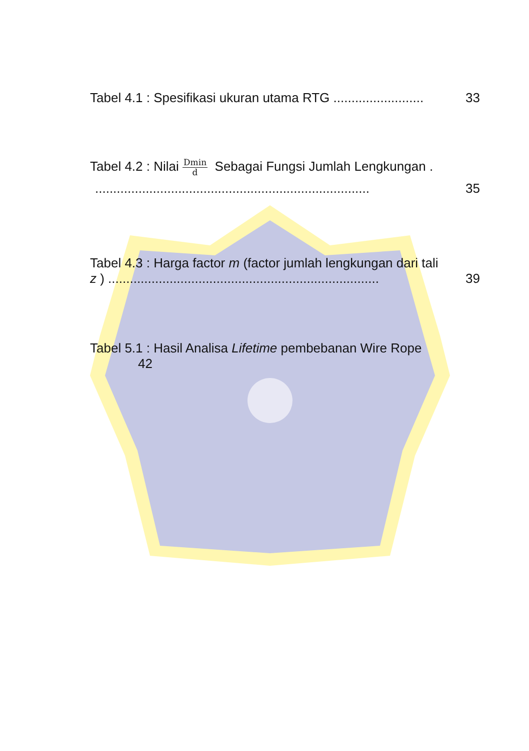Tabel 4.1 : Spesifikasi ukuran utama RTG ......................... 33
Tabel 4.2 : Nilai Dmin d Sebagai Fungsi Jumlah Lengkungan .
............................................................................ 35
Tabel 4.3 : Harga factor m (factor jumlah lengkungan dari tali
z ) ........................................................................... 39
Tabel 5.1 : Hasil Analisa Lifetime pembebanan Wire Rope
42